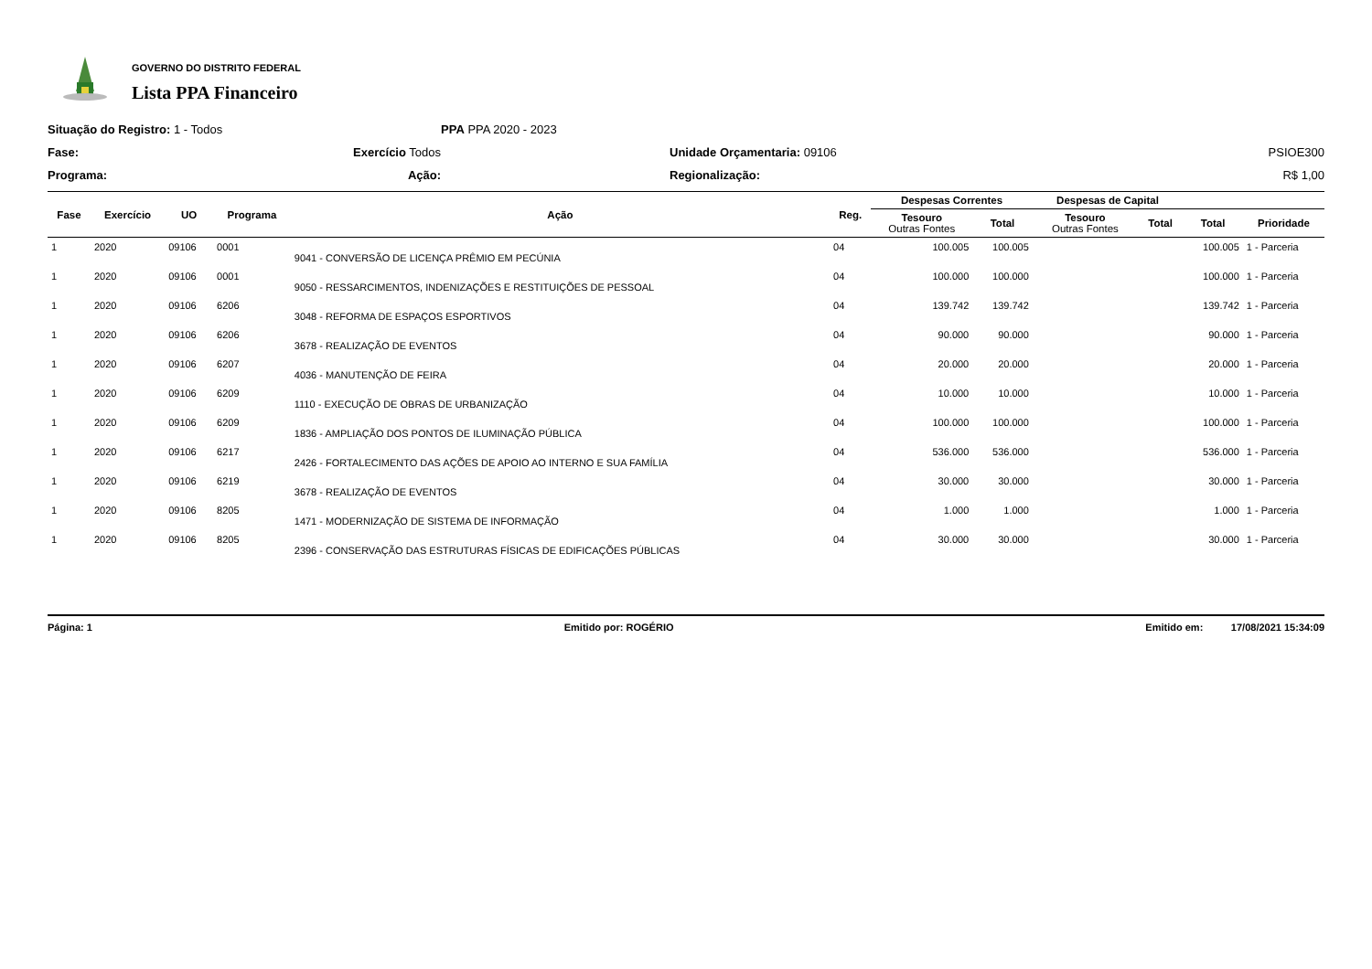GOVERNO DO DISTRITO FEDERAL
Lista PPA Financeiro
Situação do Registro: 1 - Todos
PPA PPA 2020 - 2023
Fase:
Exercício Todos
Unidade Orçamentaria: 09106
PSIOE300
Programa:
Ação:
Regionalização:
R$ 1,00
| Fase | Exercício | UO | Programa | Ação | Reg. | Despesas Correntes | | Despesas de Capital | | | |
| --- | --- | --- | --- | --- | --- | --- | --- | --- | --- | --- | --- |
| | | | | | | Tesouro Outras Fontes | Total | Tesouro Outras Fontes | Total | Total | Prioridade |
| 1 | 2020 | 09106 | 0001 | 9041 - CONVERSÃO DE LICENÇA PRÊMIO EM PECÚNIA | 04 | 100.005 | 100.005 | | | 100.005 | 1 - Parceria |
| 1 | 2020 | 09106 | 0001 | 9050 - RESSARCIMENTOS, INDENIZAÇÕES E RESTITUIÇÕES DE PESSOAL | 04 | 100.000 | 100.000 | | | 100.000 | 1 - Parceria |
| 1 | 2020 | 09106 | 6206 | 3048 - REFORMA DE ESPAÇOS ESPORTIVOS | 04 | 139.742 | 139.742 | | | 139.742 | 1 - Parceria |
| 1 | 2020 | 09106 | 6206 | 3678 - REALIZAÇÃO DE EVENTOS | 04 | 90.000 | 90.000 | | | 90.000 | 1 - Parceria |
| 1 | 2020 | 09106 | 6207 | 4036 - MANUTENÇÃO DE FEIRA | 04 | 20.000 | 20.000 | | | 20.000 | 1 - Parceria |
| 1 | 2020 | 09106 | 6209 | 1110 - EXECUÇÃO DE OBRAS DE URBANIZAÇÃO | 04 | 10.000 | 10.000 | | | 10.000 | 1 - Parceria |
| 1 | 2020 | 09106 | 6209 | 1836 - AMPLIAÇÃO DOS PONTOS DE ILUMINAÇÃO PÚBLICA | 04 | 100.000 | 100.000 | | | 100.000 | 1 - Parceria |
| 1 | 2020 | 09106 | 6217 | 2426 - FORTALECIMENTO DAS AÇÕES DE APOIO AO INTERNO E SUA FAMÍLIA | 04 | 536.000 | 536.000 | | | 536.000 | 1 - Parceria |
| 1 | 2020 | 09106 | 6219 | 3678 - REALIZAÇÃO DE EVENTOS | 04 | 30.000 | 30.000 | | | 30.000 | 1 - Parceria |
| 1 | 2020 | 09106 | 8205 | 1471 - MODERNIZAÇÃO DE SISTEMA DE INFORMAÇÃO | 04 | 1.000 | 1.000 | | | 1.000 | 1 - Parceria |
| 1 | 2020 | 09106 | 8205 | 2396 - CONSERVAÇÃO DAS ESTRUTURAS FÍSICAS DE EDIFICAÇÕES PÚBLICAS | 04 | 30.000 | 30.000 | | | 30.000 | 1 - Parceria |
Página: 1 Emitido por: ROGÉRIO Emitido em: 17/08/2021 15:34:09